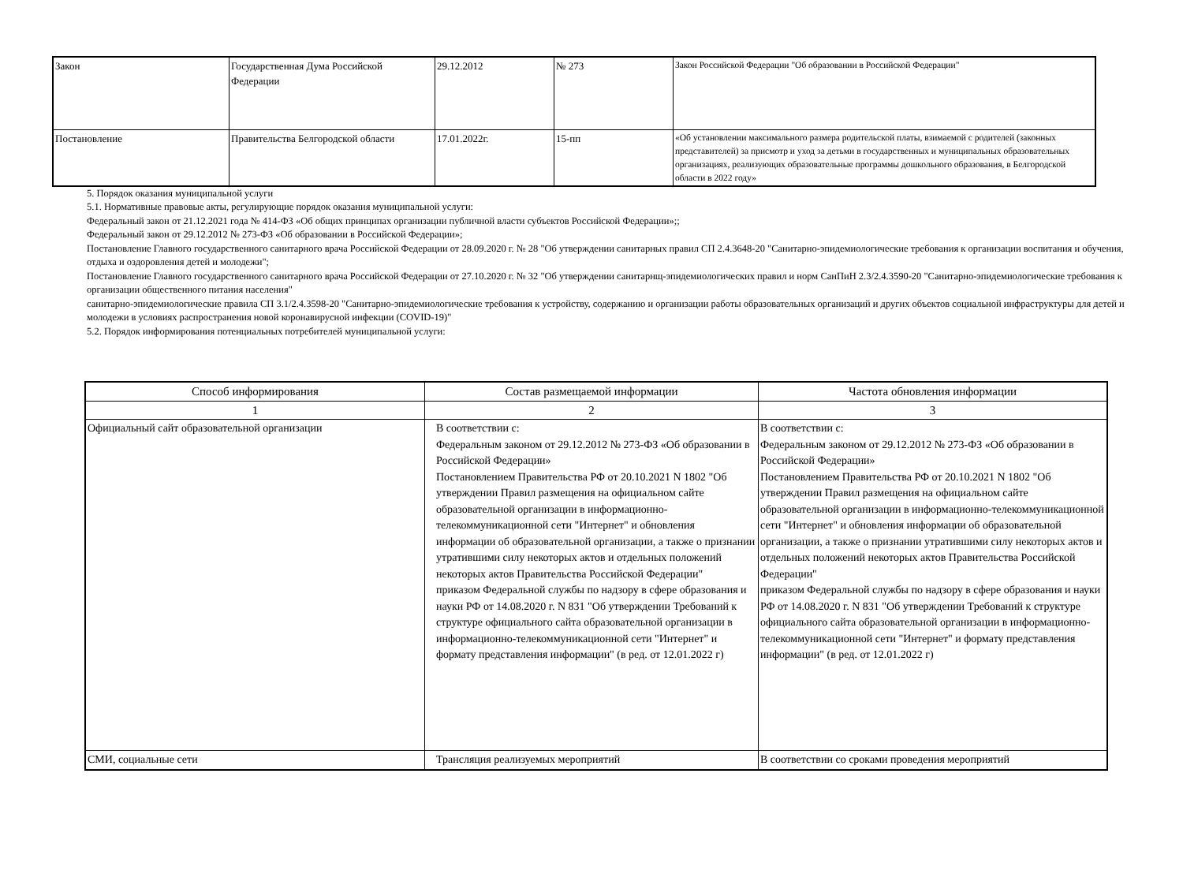| Закон | Государственная Дума Российской Федерации | 29.12.2012 | № 273 | Закон Российской Федерации "Об образовании в Российской Федерации" |
| Постановление | Правительства Белгородской области | 17.01.2022г. | 15-пп | «Об установлении максимального размера родительской платы, взимаемой с родителей (законных представителей) за присмотр и уход за детьми в государственных и муниципальных образовательных организациях, реализующих образовательные программы дошкольного образования, в Белгородской области в 2022 году» |
5. Порядок оказания муниципальной услуги
5.1. Нормативные правовые акты, регулирующие порядок оказания муниципальной услуги:
Федеральный закон от 21.12.2021 года № 414-ФЗ «Об общих принципах организации публичной власти субъектов Российской Федерации»;;
Федеральный закон от 29.12.2012 № 273-ФЗ «Об образовании в Российской Федерации»;
Постановление Главного государственного санитарного врача Российской Федерации от 28.09.2020 г. № 28 "Об утверждении санитарных правил СП 2.4.3648-20 "Санитарно-эпидемиологические требования к организации воспитания и обучения, отдыха и оздоровления детей и молодежи";
Постановление Главного государственного санитарного врача Российской Федерации от 27.10.2020 г. № 32 "Об утверждении санитарнщ-эпидемиологических правил и норм СанПиН 2.3/2.4.3590-20 "Санитарно-эпидемиологические требования к организации общественного питания населения"
санитарно-эпидемиологические правила СП 3.1/2.4.3598-20 "Санитарно-эпидемиологические требования к устройству, содержанию и организации работы образовательных организаций и других объектов социальной инфраструктуры для детей и молодежи в условиях распространения новой коронавирусной инфекции (COVID-19)"
5.2. Порядок информирования потенциальных потребителей муниципальной услуги:
| Способ информирования | Состав размещаемой информации | Частота обновления информации |
| --- | --- | --- |
| 1 | 2 | 3 |
| Официальный сайт образовательной организации | В соответствии с: Федеральным законом от 29.12.2012 № 273-ФЗ «Об образовании в Российской Федерации» Постановлением Правительства РФ от 20.10.2021 N 1802 "Об утверждении Правил размещения на официальном сайте образовательной организации в информационно-телекоммуникационной сети "Интернет" и обновления информации об образовательной организации, а также о признании утратившими силу некоторых актов и отдельных положений некоторых актов Правительства Российской Федерации" приказом Федеральной службы по надзору в сфере образования и науки РФ от 14.08.2020 г. N 831 "Об утверждении Требований к структуре официального сайта образовательной организации в информационно-телекоммуникационной сети "Интернет" и формату представления информации" (в ред. от 12.01.2022 г) | В соответствии с: Федеральным законом от 29.12.2012 № 273-ФЗ «Об образовании в Российской Федерации» Постановлением Правительства РФ от 20.10.2021 N 1802 "Об утверждении Правил размещения на официальном сайте образовательной организации в информационно-телекоммуникационной сети "Интернет" и обновления информации об образовательной организации, а также о признании утратившими силу некоторых актов и отдельных положений некоторых актов Правительства Российской Федерации" приказом Федеральной службы по надзору в сфере образования и науки РФ от 14.08.2020 г. N 831 "Об утверждении Требований к структуре официального сайта образовательной организации в информационно-телекоммуникационной сети "Интернет" и формату представления информации" (в ред. от 12.01.2022 г) |
| СМИ, социальные сети | Трансляция реализуемых мероприятий | В соответствии со сроками проведения мероприятий |